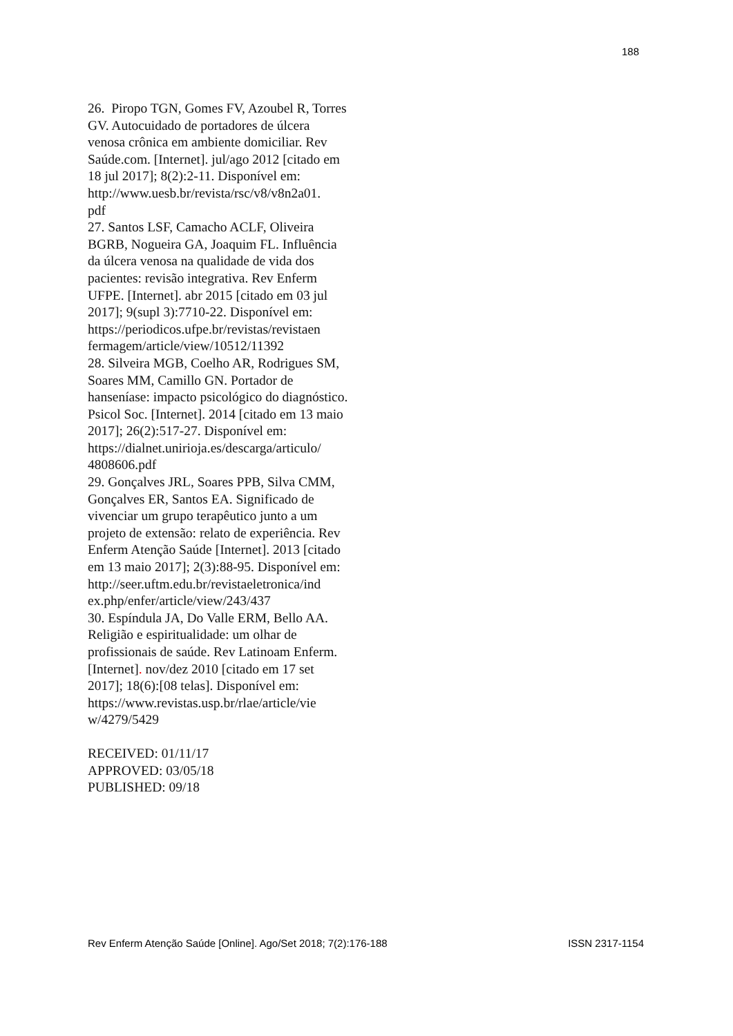188
26. Piropo TGN, Gomes FV, Azoubel R, Torres GV. Autocuidado de portadores de úlcera venosa crônica em ambiente domiciliar. Rev Saúde.com. [Internet]. jul/ago 2012 [citado em 18 jul 2017]; 8(2):2-11. Disponível em: http://www.uesb.br/revista/rsc/v8/v8n2a01.
pdf
27. Santos LSF, Camacho ACLF, Oliveira BGRB, Nogueira GA, Joaquim FL. Influência da úlcera venosa na qualidade de vida dos pacientes: revisão integrativa. Rev Enferm UFPE. [Internet]. abr 2015 [citado em 03 jul 2017]; 9(supl 3):7710-22. Disponível em: https://periodicos.ufpe.br/revistas/revistaen
fermagem/article/view/10512/11392
28. Silveira MGB, Coelho AR, Rodrigues SM, Soares MM, Camillo GN. Portador de hanseníase: impacto psicológico do diagnóstico. Psicol Soc. [Internet]. 2014 [citado em 13 maio 2017]; 26(2):517-27. Disponível em: https://dialnet.unirioja.es/descarga/articulo/
4808606.pdf
29. Gonçalves JRL, Soares PPB, Silva CMM, Gonçalves ER, Santos EA. Significado de vivenciar um grupo terapêutico junto a um projeto de extensão: relato de experiência. Rev Enferm Atenção Saúde [Internet]. 2013 [citado em 13 maio 2017]; 2(3):88-95. Disponível em: http://seer.uftm.edu.br/revistaeletronica/ind
ex.php/enfer/article/view/243/437
30. Espíndula JA, Do Valle ERM, Bello AA. Religião e espiritualidade: um olhar de profissionais de saúde. Rev Latinoam Enferm. [Internet]. nov/dez 2010 [citado em 17 set 2017]; 18(6):[08 telas]. Disponível em: https://www.revistas.usp.br/rlae/article/vie
w/4279/5429
RECEIVED: 01/11/17
APPROVED: 03/05/18
PUBLISHED: 09/18
Rev Enferm Atenção Saúde [Online]. Ago/Set 2018; 7(2):176-188 ISSN 2317-1154